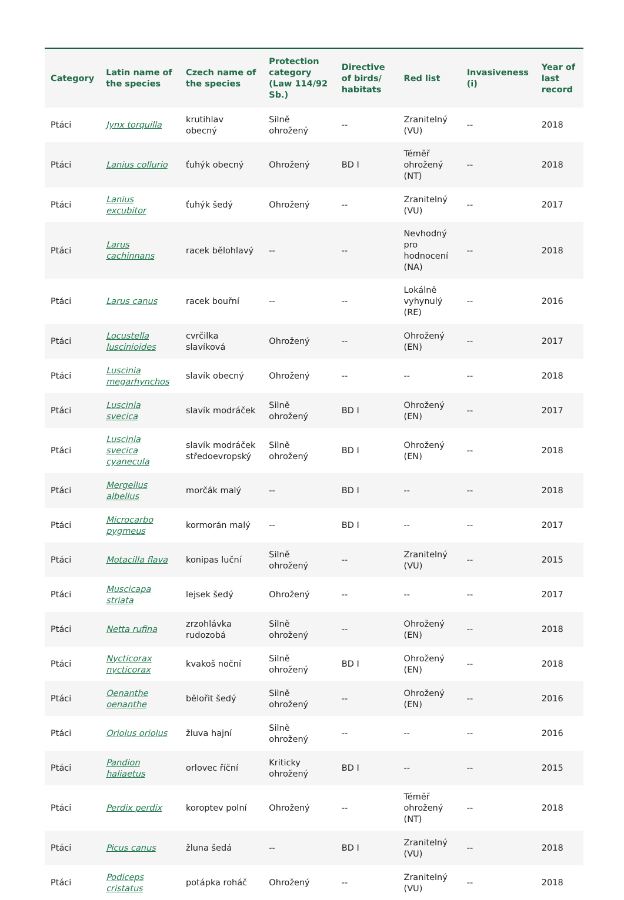| Category | Latin name of the species | Czech name of the species | Protection category (Law 114/92 Sb.) | Directive of birds/ habitats | Red list | Invasiveness (i) | Year of last record |
| --- | --- | --- | --- | --- | --- | --- | --- |
| Ptáci | Jynx torquilla | krutihlav obecný | Silně ohrožený | -- | Zranitelný (VU) | -- | 2018 |
| Ptáci | Lanius collurio | ťuhýk obecný | Ohrožený | BD I | Téměř ohrožený (NT) | -- | 2018 |
| Ptáci | Lanius excubitor | ťuhýk šedý | Ohrožený | -- | Zranitelný (VU) | -- | 2017 |
| Ptáci | Larus cachinnans | racek bělohlavý | -- | -- | Nevhodný pro hodnocení (NA) | -- | 2018 |
| Ptáci | Larus canus | racek bouřní | -- | -- | Lokálně vyhynulý (RE) | -- | 2016 |
| Ptáci | Locustella luscinioides | cvrčilka slavíková | Ohrožený | -- | Ohrožený (EN) | -- | 2017 |
| Ptáci | Luscinia megarhynchos | slavík obecný | Ohrožený | -- | -- | -- | 2018 |
| Ptáci | Luscinia svecica | slavík modráček | Silně ohrožený | BD I | Ohrožený (EN) | -- | 2017 |
| Ptáci | Luscinia svecica cyanecula | slavík modráček středoevropský | Silně ohrožený | BD I | Ohrožený (EN) | -- | 2018 |
| Ptáci | Mergellus albellus | morčák malý | -- | BD I | -- | -- | 2018 |
| Ptáci | Microcarbo pygmeus | kormorán malý | -- | BD I | -- | -- | 2017 |
| Ptáci | Motacilla flava | konipas luční | Silně ohrožený | -- | Zranitelný (VU) | -- | 2015 |
| Ptáci | Muscicapa striata | lejsek šedý | Ohrožený | -- | -- | -- | 2017 |
| Ptáci | Netta rufina | zrzohlávka rudozobá | Silně ohrožený | -- | Ohrožený (EN) | -- | 2018 |
| Ptáci | Nycticorax nycticorax | kvakoš noční | Silně ohrožený | BD I | Ohrožený (EN) | -- | 2018 |
| Ptáci | Oenanthe oenanthe | bělořit šedý | Silně ohrožený | -- | Ohrožený (EN) | -- | 2016 |
| Ptáci | Oriolus oriolus | žluva hajní | Silně ohrožený | -- | -- | -- | 2016 |
| Ptáci | Pandion haliaetus | orlovec říční | Kriticky ohrožený | BD I | -- | -- | 2015 |
| Ptáci | Perdix perdix | koroptev polní | Ohrožený | -- | Téměř ohrožený (NT) | -- | 2018 |
| Ptáci | Picus canus | žluna šedá | -- | BD I | Zranitelný (VU) | -- | 2018 |
| Ptáci | Podiceps cristatus | potápka roháč | Ohrožený | -- | Zranitelný (VU) | -- | 2018 |